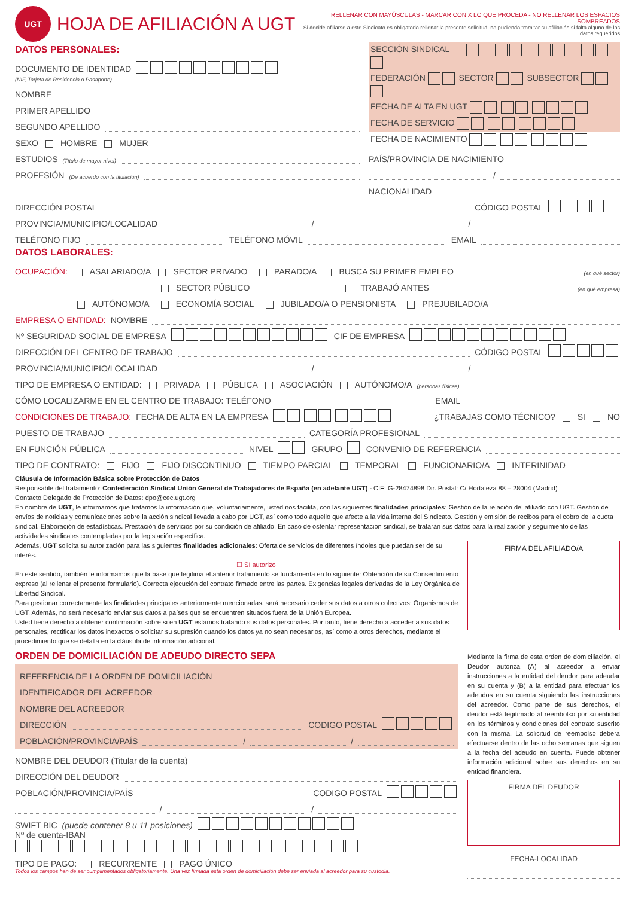UGT
HOJA DE AFILIACIÓN A UGT
RELLENAR CON MAYÚSCULAS - MARCAR CON X LO QUE PROCEDA - NO RELLENAR LOS ESPACIOS SOMBREADOS
Si decide afiliarse a este Sindicato es obligatorio rellenar la presente solicitud, no pudiendo tramitar su afiliación si falta alguno de los datos requeridos
DATOS PERSONALES:
DOCUMENTO DE IDENTIDAD
(NIF, Tarjeta de Residencia o Pasaporte)
NOMBRE
PRIMER APELLIDO
SEGUNDO APELLIDO
SEXO HOMBRE MUJER
ESTUDIOS (Título de mayor nivel)
PROFESIÓN (De acuerdo con la titulación)
SECCIÓN SINDICAL
FEDERACIÓN SECTOR SUBSECTOR
FECHA DE ALTA EN UGT
FECHA DE SERVICIO
FECHA DE NACIMIENTO
PAÍS/PROVINCIA DE NACIMIENTO
/
NACIONALIDAD
DIRECCIÓN POSTAL CÓDIGO POSTAL
PROVINCIA/MUNICIPIO/LOCALIDAD / /
TELÉFONO FIJO TELÉFONO MÓVIL EMAIL
DATOS LABORALES:
OCUPACIÓN: ASALARIADO/A SECTOR PRIVADO PARADO/A BUSCA SU PRIMER EMPLEO (en qué sector)
SECTOR PÚBLICO TRABAJÓ ANTES (en qué empresa)
AUTÓNOMO/A ECONOMÍA SOCIAL JUBILADO/A O PENSIONISTA PREJUBILADO/A
EMPRESA O ENTIDAD: NOMBRE
Nº SEGURIDAD SOCIAL DE EMPRESA CIF DE EMPRESA
DIRECCIÓN DEL CENTRO DE TRABAJO CÓDIGO POSTAL
PROVINCIA/MUNICIPIO/LOCALIDAD / /
TIPO DE EMPRESA O ENTIDAD: PRIVADA PÚBLICA ASOCIACIÓN AUTÓNOMO/A (personas físicas)
CÓMO LOCALIZARME EN EL CENTRO DE TRABAJO: TELÉFONO EMAIL
CONDICIONES DE TRABAJO: FECHA DE ALTA EN LA EMPRESA ¿TRABAJAS COMO TÉCNICO? SI NO
PUESTO DE TRABAJO CATEGORÍA PROFESIONAL
EN FUNCIÓN PÚBLICA NIVEL GRUPO CONVENIO DE REFERENCIA
TIPO DE CONTRATO: FIJO FIJO DISCONTINUO TIEMPO PARCIAL TEMPORAL FUNCIONARIO/A INTERINIDAD
Cláusula de Información Básica sobre Protección de Datos
Responsable del tratamiento: Confederación Sindical Unión General de Trabajadores de España (en adelante UGT) - CIF: G-28474898 Dir. Postal: C/ Hortaleza 88 – 28004 (Madrid)
Contacto Delegado de Protección de Datos: dpo@cec.ugt.org
En nombre de UGT, le informamos que tratamos la información que, voluntariamente, usted nos facilita, con las siguientes finalidades principales: Gestión de la relación del afiliado con UGT. Gestión de envíos de noticias y comunicaciones sobre la acción sindical llevada a cabo por UGT, así como todo aquello que afecte a la vida interna del Sindicato. Gestión y emisión de recibos para el cobro de la cuota sindical. Elaboración de estadísticas. Prestación de servicios por su condición de afiliado. En caso de ostentar representación sindical, se tratarán sus datos para la realización y seguimiento de las actividades sindicales contempladas por la legislación específica.
Además, UGT solicita su autorización para las siguientes finalidades adicionales: Oferta de servicios de diferentes índoles que puedan ser de su interés.
☐ SI autorizo
En este sentido, también le informamos que la base que legitima el anterior tratamiento se fundamenta en lo siguiente: Obtención de su Consentimiento expreso (al rellenar el presente formulario). Correcta ejecución del contrato firmado entre las partes. Exigencias legales derivadas de la Ley Orgánica de Libertad Sindical.
Para gestionar correctamente las finalidades principales anteriormente mencionadas, será necesario ceder sus datos a otros colectivos: Organismos de UGT. Además, no será necesario enviar sus datos a países que se encuentren situados fuera de la Unión Europea.
Usted tiene derecho a obtener confirmación sobre si en UGT estamos tratando sus datos personales. Por tanto, tiene derecho a acceder a sus datos personales, rectificar los datos inexactos o solicitar su supresión cuando los datos ya no sean necesarios, así como a otros derechos, mediante el procedimiento que se detalla en la cláusula de información adicional.
FIRMA DEL AFILIADO/A
ORDEN DE DOMICILIACIÓN DE ADEUDO DIRECTO SEPA
REFERENCIA DE LA ORDEN DE DOMICILIACIÓN
IDENTIFICADOR DEL ACREEDOR
NOMBRE DEL ACREEDOR
DIRECCIÓN CODIGO POSTAL
POBLACIÓN/PROVINCIA/PAÍS / /
NOMBRE DEL DEUDOR (Titular de la cuenta)
DIRECCIÓN DEL DEUDOR
POBLACIÓN/PROVINCIA/PAÍS CODIGO POSTAL
/ /
SWIFT BIC (puede contener 8 u 11 posiciones)
Nº de cuenta-IBAN
TIPO DE PAGO: RECURRENTE PAGO ÚNICO
Todos los campos han de ser cumplimentados obligatoriamente. Una vez firmada esta orden de domiciliación debe ser enviada al acreedor para su custodia.
Mediante la firma de esta orden de domiciliación, el Deudor autoriza (A) al acreedor a enviar instrucciones a la entidad del deudor para adeudar en su cuenta y (B) a la entidad para efectuar los adeudos en su cuenta siguiendo las instrucciones del acreedor. Como parte de sus derechos, el deudor está legitimado al reembolso por su entidad en los términos y condiciones del contrato suscrito con la misma. La solicitud de reembolso deberá efectuarse dentro de las ocho semanas que siguen a la fecha del adeudo en cuenta. Puede obtener información adicional sobre sus derechos en su entidad financiera.
FIRMA DEL DEUDOR
FECHA-LOCALIDAD